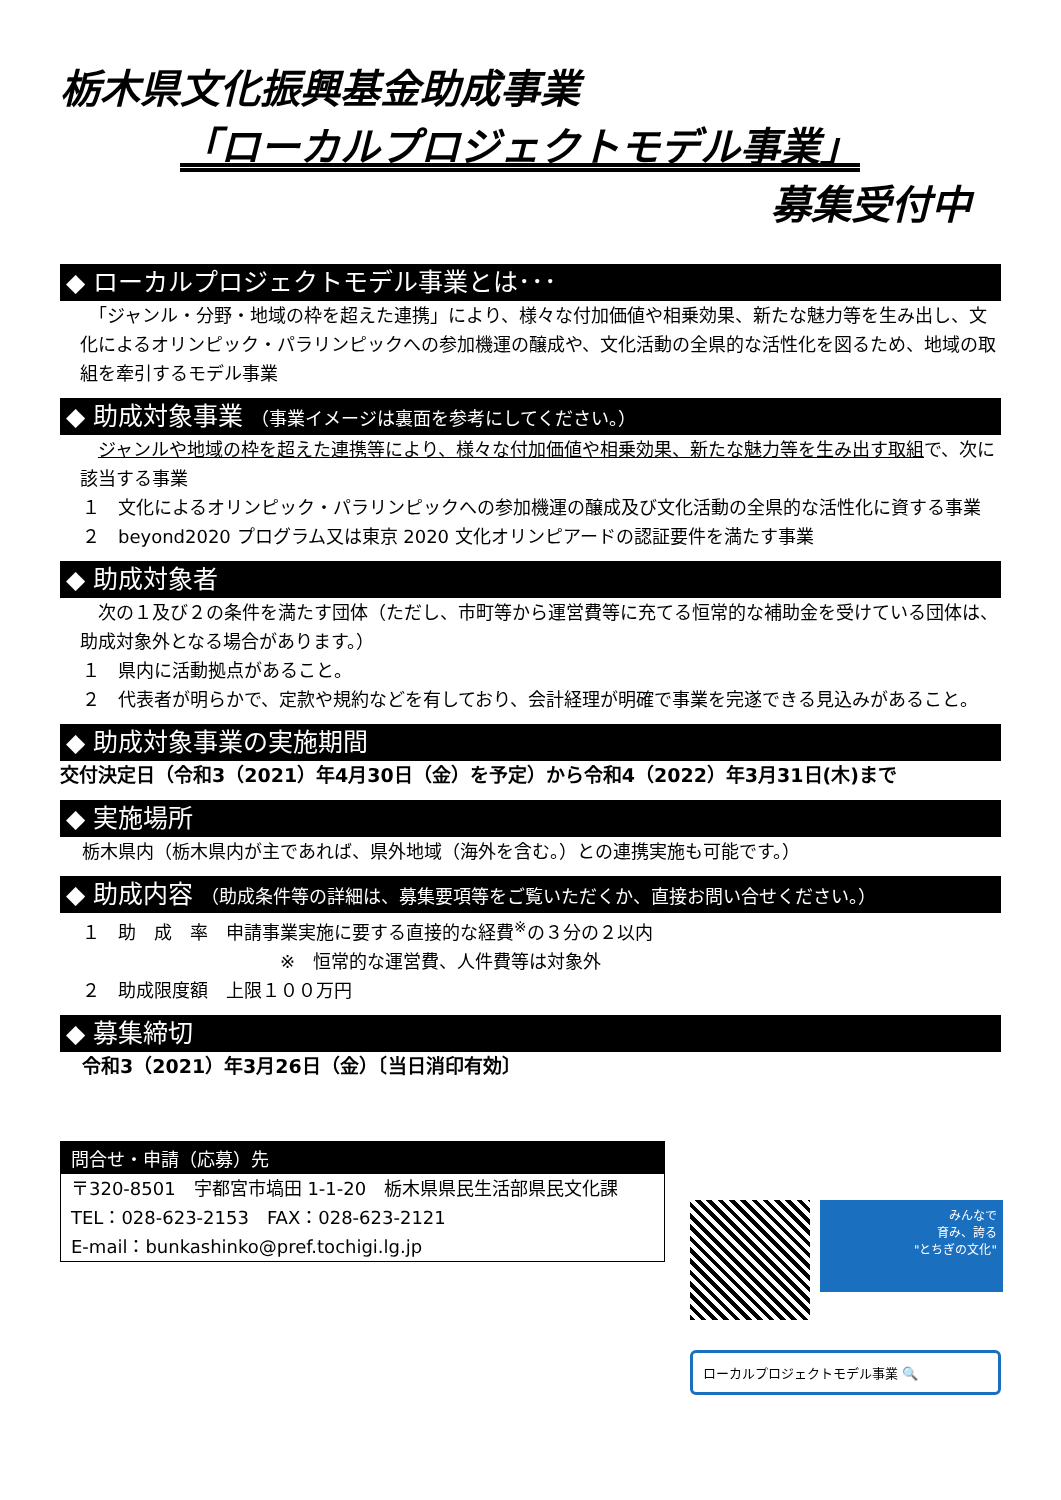栃木県文化振興基金助成事業
「ローカルプロジェクトモデル事業」
募集受付中
◆ ローカルプロジェクトモデル事業とは･･･
　「ジャンル・分野・地域の枠を超えた連携」により、様々な付加価値や相乗効果、新たな魅力等を生み出し、文化によるオリンピック・パラリンピックへの参加機運の醸成や、文化活動の全県的な活性化を図るため、地域の取組を牽引するモデル事業
◆ 助成対象事業 （事業イメージは裏面を参考にしてください。）
　ジャンルや地域の枠を超えた連携等により、様々な付加価値や相乗効果、新たな魅力等を生み出す取組で、次に該当する事業
１　文化によるオリンピック・パラリンピックへの参加機運の醸成及び文化活動の全県的な活性化に資する事業
２　beyond2020 プログラム又は東京 2020 文化オリンピアードの認証要件を満たす事業
◆ 助成対象者
　次の１及び２の条件を満たす団体（ただし、市町等から運営費等に充てる恒常的な補助金を受けている団体は、助成対象外となる場合があります。）
１　県内に活動拠点があること。
２　代表者が明らかで、定款や規約などを有しており、会計経理が明確で事業を完遂できる見込みがあること。
◆ 助成対象事業の実施期間
交付決定日（令和3（2021）年4月30日（金）を予定）から令和4（2022）年3月31日(木)まで
◆ 実施場所
栃木県内（栃木県内が主であれば、県外地域（海外を含む。）との連携実施も可能です。）
◆ 助成内容 （助成条件等の詳細は、募集要項等をご覧いただくか、直接お問い合せください。）
１　助　成　率　申請事業実施に要する直接的な経費<sup>※</sup>の３分の２以内
※　恒常的な運営費、人件費等は対象外
２　助成限度額　上限１００万円
◆ 募集締切
令和3（2021）年3月26日（金）〔当日消印有効〕
問合せ・申請（応募）先
〒320-8501　宇都宮市塙田 1-1-20　栃木県県民生活部県民文化課
TEL：028-623-2153　FAX：028-623-2121
E-mail：bunkashinko@pref.tochigi.lg.jp
みんなで
育み、誇る
"とちぎの文化"
ローカルプロジェクトモデル事業 🔍